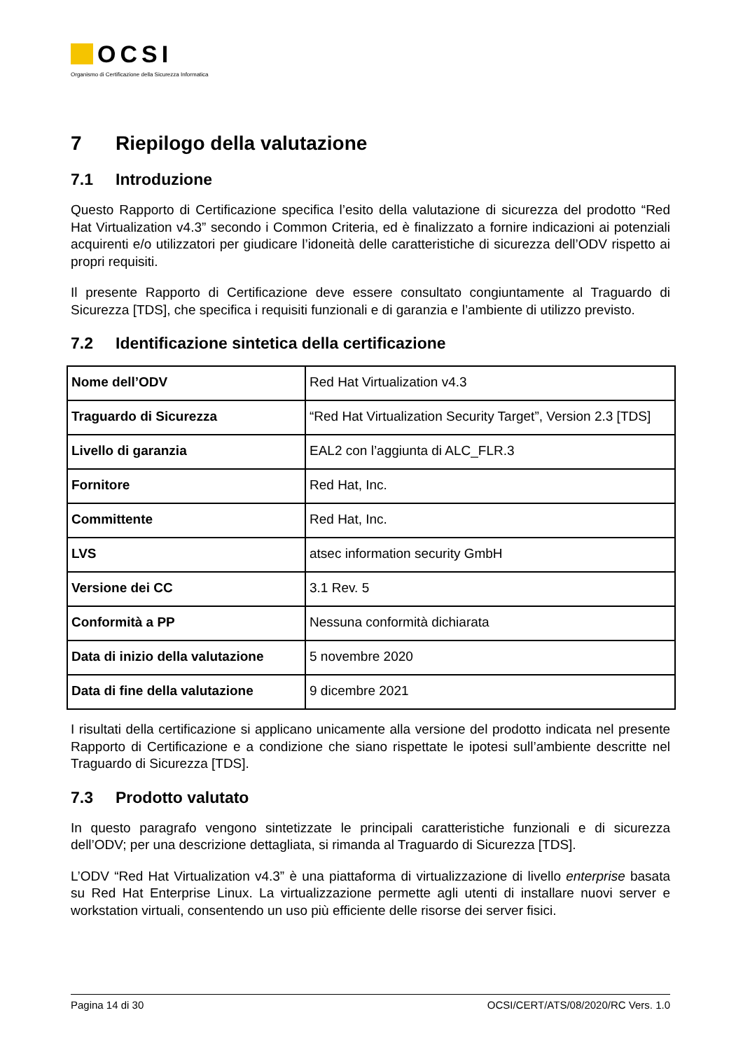OCSI
Organismo di Certificazione della Sicurezza Informatica
7 Riepilogo della valutazione
7.1 Introduzione
Questo Rapporto di Certificazione specifica l’esito della valutazione di sicurezza del prodotto “Red Hat Virtualization v4.3” secondo i Common Criteria, ed è finalizzato a fornire indicazioni ai potenziali acquirenti e/o utilizzatori per giudicare l’idoneità delle caratteristiche di sicurezza dell’ODV rispetto ai propri requisiti.
Il presente Rapporto di Certificazione deve essere consultato congiuntamente al Traguardo di Sicurezza [TDS], che specifica i requisiti funzionali e di garanzia e l’ambiente di utilizzo previsto.
7.2 Identificazione sintetica della certificazione
| Nome dell’ODV | Red Hat Virtualization v4.3 |
| Traguardo di Sicurezza | “Red Hat Virtualization Security Target”, Version 2.3 [TDS] |
| Livello di garanzia | EAL2 con l’aggiunta di ALC_FLR.3 |
| Fornitore | Red Hat, Inc. |
| Committente | Red Hat, Inc. |
| LVS | atsec information security GmbH |
| Versione dei CC | 3.1 Rev. 5 |
| Conformità a PP | Nessuna conformità dichiarata |
| Data di inizio della valutazione | 5 novembre 2020 |
| Data di fine della valutazione | 9 dicembre 2021 |
I risultati della certificazione si applicano unicamente alla versione del prodotto indicata nel presente Rapporto di Certificazione e a condizione che siano rispettate le ipotesi sull’ambiente descritte nel Traguardo di Sicurezza [TDS].
7.3 Prodotto valutato
In questo paragrafo vengono sintetizzate le principali caratteristiche funzionali e di sicurezza dell’ODV; per una descrizione dettagliata, si rimanda al Traguardo di Sicurezza [TDS].
L’ODV “Red Hat Virtualization v4.3” è una piattaforma di virtualizzazione di livello enterprise basata su Red Hat Enterprise Linux. La virtualizzazione permette agli utenti di installare nuovi server e workstation virtuali, consentendo un uso più efficiente delle risorse dei server fisici.
Pagina 14 di 30 OCSI/CERT/ATS/08/2020/RC Vers. 1.0